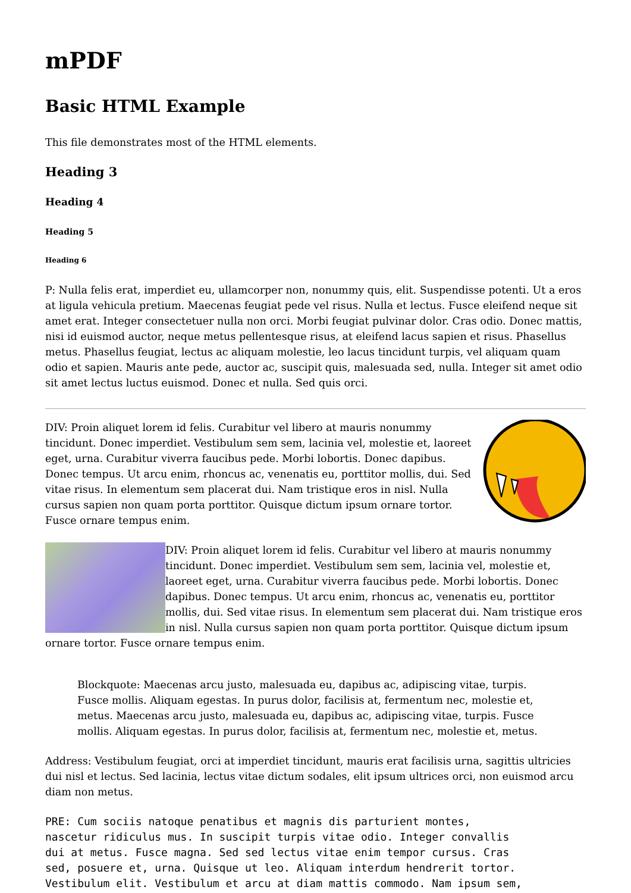mPDF
Basic HTML Example
This file demonstrates most of the HTML elements.
Heading 3
Heading 4
Heading 5
Heading 6
P: Nulla felis erat, imperdiet eu, ullamcorper non, nonummy quis, elit. Suspendisse potenti. Ut a eros at ligula vehicula pretium. Maecenas feugiat pede vel risus. Nulla et lectus. Fusce eleifend neque sit amet erat. Integer consectetuer nulla non orci. Morbi feugiat pulvinar dolor. Cras odio. Donec mattis, nisi id euismod auctor, neque metus pellentesque risus, at eleifend lacus sapien et risus. Phasellus metus. Phasellus feugiat, lectus ac aliquam molestie, leo lacus tincidunt turpis, vel aliquam quam odio et sapien. Mauris ante pede, auctor ac, suscipit quis, malesuada sed, nulla. Integer sit amet odio sit amet lectus luctus euismod. Donec et nulla. Sed quis orci.
DIV: Proin aliquet lorem id felis. Curabitur vel libero at mauris nonummy tincidunt. Donec imperdiet. Vestibulum sem sem, lacinia vel, molestie et, laoreet eget, urna. Curabitur viverra faucibus pede. Morbi lobortis. Donec dapibus. Donec tempus. Ut arcu enim, rhoncus ac, venenatis eu, porttitor mollis, dui. Sed vitae risus. In elementum sem placerat dui. Nam tristique eros in nisl. Nulla cursus sapien non quam porta porttitor. Quisque dictum ipsum ornare tortor. Fusce ornare tempus enim.
DIV: Proin aliquet lorem id felis. Curabitur vel libero at mauris nonummy tincidunt. Donec imperdiet. Vestibulum sem sem, lacinia vel, molestie et, laoreet eget, urna. Curabitur viverra faucibus pede. Morbi lobortis. Donec dapibus. Donec tempus. Ut arcu enim, rhoncus ac, venenatis eu, porttitor mollis, dui. Sed vitae risus. In elementum sem placerat dui. Nam tristique eros in nisl. Nulla cursus sapien non quam porta porttitor. Quisque dictum ipsum ornare tortor. Fusce ornare tempus enim.
Blockquote: Maecenas arcu justo, malesuada eu, dapibus ac, adipiscing vitae, turpis. Fusce mollis. Aliquam egestas. In purus dolor, facilisis at, fermentum nec, molestie et, metus. Maecenas arcu justo, malesuada eu, dapibus ac, adipiscing vitae, turpis. Fusce mollis. Aliquam egestas. In purus dolor, facilisis at, fermentum nec, molestie et, metus.
Address: Vestibulum feugiat, orci at imperdiet tincidunt, mauris erat facilisis urna, sagittis ultricies dui nisl et lectus. Sed lacinia, lectus vitae dictum sodales, elit ipsum ultrices orci, non euismod arcu diam non metus.
PRE: Cum sociis natoque penatibus et magnis dis parturient montes,
nascetur ridiculus mus. In suscipit turpis vitae odio. Integer convallis
dui at metus. Fusce magna. Sed sed lectus vitae enim tempor cursus. Cras
sed, posuere et, urna. Quisque ut leo. Aliquam interdum hendrerit tortor.
Vestibulum elit. Vestibulum et arcu at diam mattis commodo. Nam ipsum sem,